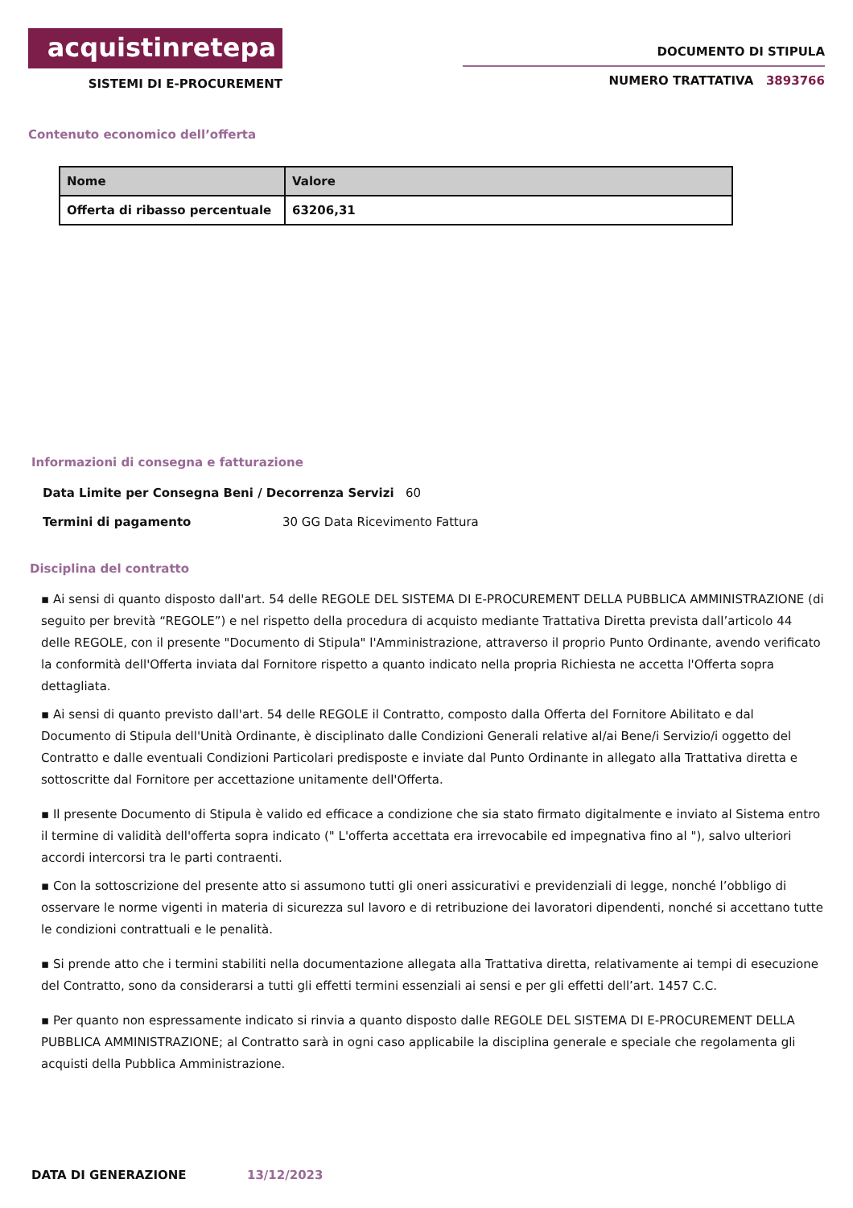acquistinretepa
SISTEMI DI E-PROCUREMENT
DOCUMENTO DI STIPULA
NUMERO TRATTATIVA 3893766
Contenuto economico dell’offerta
| Nome | Valore |
| --- | --- |
| Offerta di ribasso percentuale | 63206,31 |
Informazioni di consegna e fatturazione
Data Limite per Consegna Beni / Decorrenza Servizi 60
Termini di pagamento 30 GG Data Ricevimento Fattura
Disciplina del contratto
▪ Ai sensi di quanto disposto dall'art. 54 delle REGOLE DEL SISTEMA DI E-PROCUREMENT DELLA PUBBLICA AMMINISTRAZIONE (di seguito per brevità “REGOLE”) e nel rispetto della procedura di acquisto mediante Trattativa Diretta prevista dall’articolo 44 delle REGOLE, con il presente "Documento di Stipula" l'Amministrazione, attraverso il proprio Punto Ordinante, avendo verificato la conformità dell'Offerta inviata dal Fornitore rispetto a quanto indicato nella propria Richiesta ne accetta l'Offerta sopra dettagliata.
▪ Ai sensi di quanto previsto dall'art. 54 delle REGOLE il Contratto, composto dalla Offerta del Fornitore Abilitato e dal Documento di Stipula dell'Unità Ordinante, è disciplinato dalle Condizioni Generali relative al/ai Bene/i Servizio/i oggetto del Contratto e dalle eventuali Condizioni Particolari predisposte e inviate dal Punto Ordinante in allegato alla Trattativa diretta e sottoscritte dal Fornitore per accettazione unitamente dell'Offerta.
▪ Il presente Documento di Stipula è valido ed efficace a condizione che sia stato firmato digitalmente e inviato al Sistema entro il termine di validità dell'offerta sopra indicato (" L'offerta accettata era irrevocabile ed impegnativa fino al "), salvo ulteriori accordi intercorsi tra le parti contraenti.
▪ Con la sottoscrizione del presente atto si assumono tutti gli oneri assicurativi e previdenziali di legge, nonché l’obbligo di osservare le norme vigenti in materia di sicurezza sul lavoro e di retribuzione dei lavoratori dipendenti, nonché si accettano tutte le condizioni contrattuali e le penalità.
▪ Si prende atto che i termini stabiliti nella documentazione allegata alla Trattativa diretta, relativamente ai tempi di esecuzione del Contratto, sono da considerarsi a tutti gli effetti termini essenziali ai sensi e per gli effetti dell’art. 1457 C.C.
▪ Per quanto non espressamente indicato si rinvia a quanto disposto dalle REGOLE DEL SISTEMA DI E-PROCUREMENT DELLA PUBBLICA AMMINISTRAZIONE; al Contratto sarà in ogni caso applicabile la disciplina generale e speciale che regolamenta gli acquisti della Pubblica Amministrazione.
DATA DI GENERAZIONE 13/12/2023